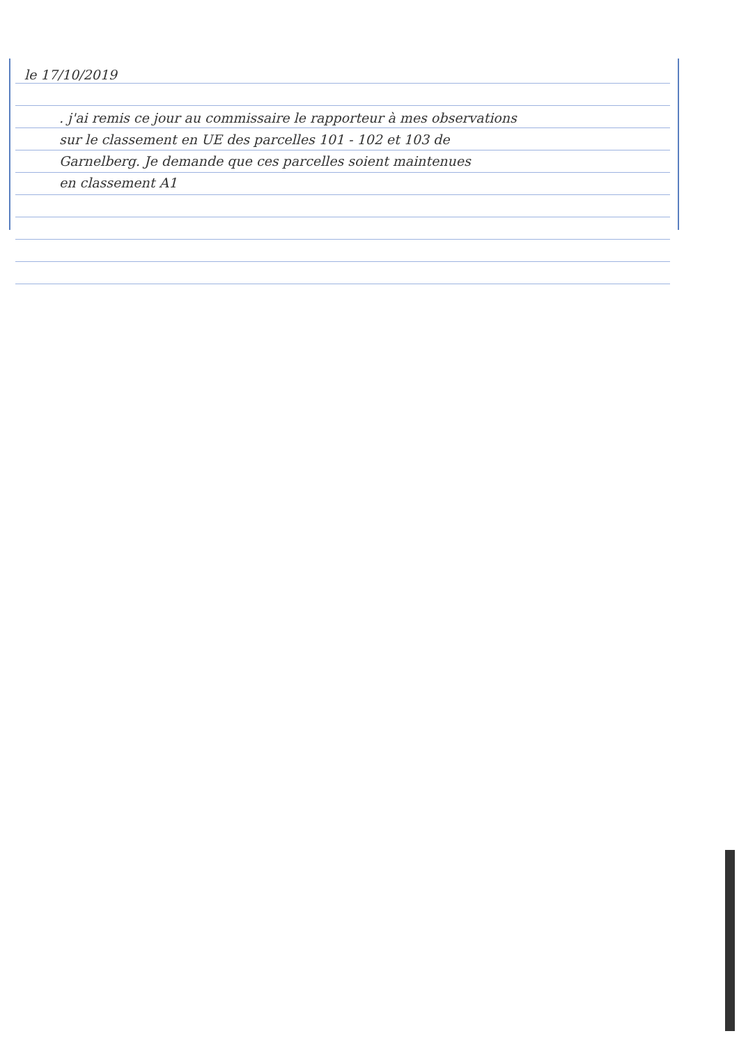le 17/10/2019
. j'ai remis ce jour au commissaire le rapporteur à mes observations
sur le classement en UE des parcelles 101 - 102 et 103 de
Garnelberg. Je demande que ces parcelles soient maintenues
en classement A1